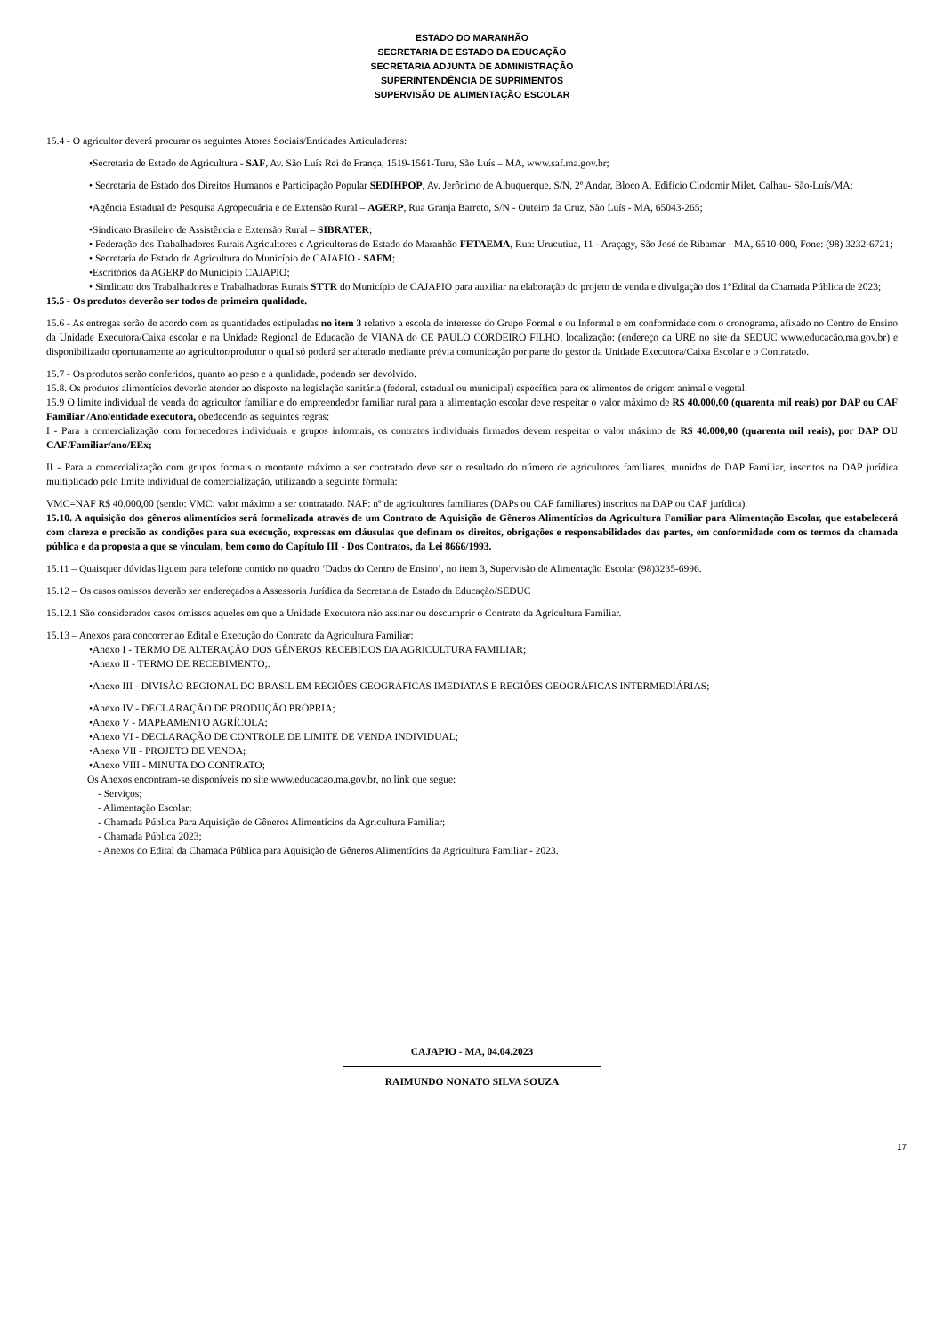ESTADO DO MARANHÃO
SECRETARIA DE ESTADO DA EDUCAÇÃO
SECRETARIA ADJUNTA DE ADMINISTRAÇÃO
SUPERINTENDÊNCIA DE SUPRIMENTOS
SUPERVISÃO DE ALIMENTAÇÃO ESCOLAR
15.4 - O agricultor deverá procurar os seguintes Atores Sociais/Entidades Articuladoras:
•Secretaria de Estado de Agricultura - SAF, Av. São Luís Rei de França, 1519-1561-Turu, São Luís – MA, www.saf.ma.gov.br;
• Secretaria de Estado dos Direitos Humanos e Participação Popular SEDIHPOP, Av. Jerônimo de Albuquerque, S/N, 2º Andar, Bloco A, Edifício Clodomir Milet, Calhau- São-Luís/MA;
•Agência Estadual de Pesquisa Agropecuária e de Extensão Rural – AGERP, Rua Granja Barreto, S/N - Outeiro da Cruz, São Luís - MA, 65043-265;
•Sindicato Brasileiro de Assistência e Extensão Rural – SIBRATER;
• Federação dos Trabalhadores Rurais Agricultores e Agricultoras do Estado do Maranhão FETAEMA, Rua: Urucutiua, 11 - Araçagy, São José de Ribamar - MA, 6510-000, Fone: (98) 3232-6721;
• Secretaria de Estado de Agricultura do Município de CAJAPIO - SAFM;
•Escritórios da AGERP do Município CAJAPIO;
• Sindicato dos Trabalhadores e Trabalhadoras Rurais STTR do Município de CAJAPIO para auxiliar na elaboração do projeto de venda e divulgação dos 1°Edital da Chamada Pública de 2023;
15.5 - Os produtos deverão ser todos de primeira qualidade.
15.6 - As entregas serão de acordo com as quantidades estipuladas no item 3 relativo a escola de interesse do Grupo Formal e ou Informal e em conformidade com o cronograma, afixado no Centro de Ensino da Unidade Executora/Caixa escolar e na Unidade Regional de Educação de VIANA do CE PAULO CORDEIRO FILHO, localização: (endereço da URE no site da SEDUC www.educacão.ma.gov.br) e disponibilizado oportunamente ao agricultor/produtor o qual só poderá ser alterado mediante prévia comunicação por parte do gestor da Unidade Executora/Caixa Escolar e o Contratado.
15.7 - Os produtos serão conferidos, quanto ao peso e a qualidade, podendo ser devolvido.
15.8. Os produtos alimentícios deverão atender ao disposto na legislação sanitária (federal, estadual ou municipal) específica para os alimentos de origem animal e vegetal.
15.9 O limite individual de venda do agricultor familiar e do empreendedor familiar rural para a alimentação escolar deve respeitar o valor máximo de R$ 40.000,00 (quarenta mil reais) por DAP ou CAF Familiar /Ano/entidade executora, obedecendo as seguintes regras:
I - Para a comercialização com fornecedores individuais e grupos informais, os contratos individuais firmados devem respeitar o valor máximo de R$ 40.000,00 (quarenta mil reais), por DAP OU CAF/Familiar/ano/EEx;
II - Para a comercialização com grupos formais o montante máximo a ser contratado deve ser o resultado do número de agricultores familiares, munidos de DAP Familiar, inscritos na DAP jurídica multiplicado pelo limite individual de comercialização, utilizando a seguinte fórmula:
VMC=NAF R$ 40.000,00 (sendo: VMC: valor máximo a ser contratado. NAF: nº de agricultores familiares (DAPs ou CAF familiares) inscritos na DAP ou CAF jurídica).
15.10. A aquisição dos gêneros alimentícios será formalizada através de um Contrato de Aquisição de Gêneros Alimentícios da Agricultura Familiar para Alimentação Escolar, que estabelecerá com clareza e precisão as condições para sua execução, expressas em cláusulas que definam os direitos, obrigações e responsabilidades das partes, em conformidade com os termos da chamada pública e da proposta a que se vinculam, bem como do Capítulo III - Dos Contratos, da Lei 8666/1993.
15.11 – Quaisquer dúvidas liguem para telefone contido no quadro ‘Dados do Centro de Ensino’, no item 3, Supervisão de Alimentação Escolar (98)3235-6996.
15.12 – Os casos omissos deverão ser endereçados a Assessoria Jurídica da Secretaria de Estado da Educação/SEDUC
15.12.1 São considerados casos omissos aqueles em que a Unidade Executora não assinar ou descumprir o Contrato da Agricultura Familiar.
15.13 – Anexos para concorrer ao Edital e Execução do Contrato da Agricultura Familiar:
•Anexo I - TERMO DE ALTERAÇÃO DOS GÊNEROS RECEBIDOS DA AGRICULTURA FAMILIAR;
•Anexo II - TERMO DE RECEBIMENTO;.
•Anexo III - DIVISÃO REGIONAL DO BRASIL EM REGIÕES GEOGRÁFICAS IMEDIATAS E REGIÕES GEOGRÁFICAS INTERMEDIÁRIAS;
•Anexo IV - DECLARAÇÃO DE PRODUÇÃO PRÓPRIA;
•Anexo V - MAPEAMENTO AGRÍCOLA;
•Anexo VI - DECLARAÇÃO DE CONTROLE DE LIMITE DE VENDA INDIVIDUAL;
•Anexo VII - PROJETO DE VENDA;
•Anexo VIII - MINUTA DO CONTRATO;
Os Anexos encontram-se disponíveis no site www.educacao.ma.gov.br, no link que segue:
- Serviços;
- Alimentação Escolar;
- Chamada Pública Para Aquisição de Gêneros Alimentícios da Agricultura Familiar;
- Chamada Pública 2023;
- Anexos do Edital da Chamada Pública para Aquisição de Gêneros Alimentícios da Agricultura Familiar - 2023.
CAJAPIO - MA, 04.04.2023
RAIMUNDO NONATO SILVA SOUZA
17